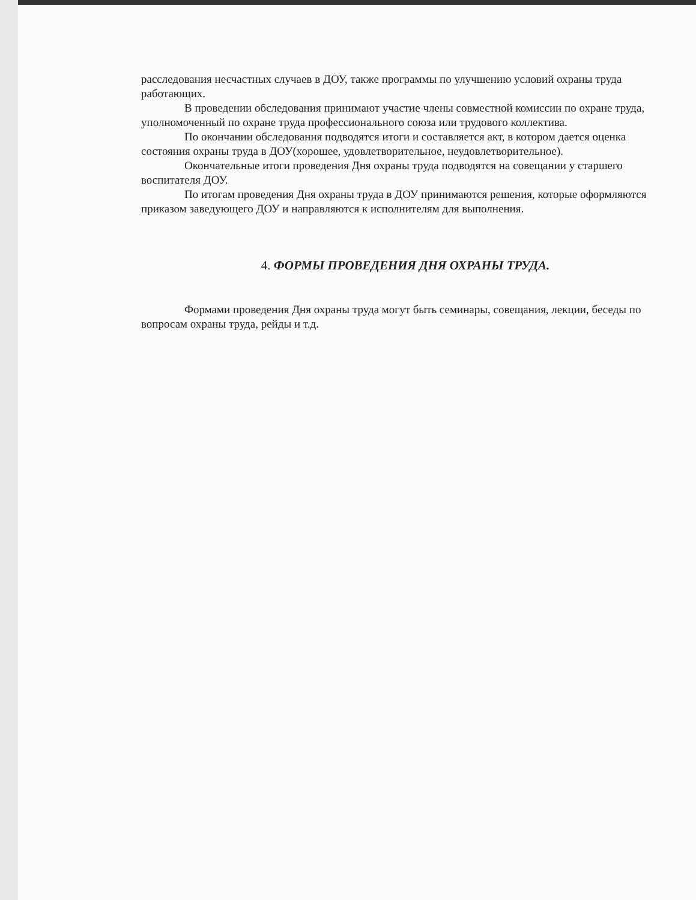расследования несчастных случаев в ДОУ, также программы по улучшению условий охраны труда работающих.
В проведении обследования принимают участие члены совместной комиссии по охране труда, уполномоченный по охране труда профессионального союза или трудового коллектива.
По окончании обследования подводятся итоги и составляется акт, в котором дается оценка состояния охраны труда в ДОУ(хорошее, удовлетворительное, неудовлетворительное).
Окончательные итоги проведения Дня охраны труда подводятся на совещании у старшего воспитателя ДОУ.
По итогам проведения Дня охраны труда в ДОУ принимаются решения, которые оформляются приказом заведующего ДОУ и направляются к исполнителям для выполнения.
4. ФОРМЫ ПРОВЕДЕНИЯ ДНЯ ОХРАНЫ ТРУДА.
Формами проведения Дня охраны труда могут быть семинары, совещания, лекции, беседы по вопросам охраны труда, рейды и т.д.